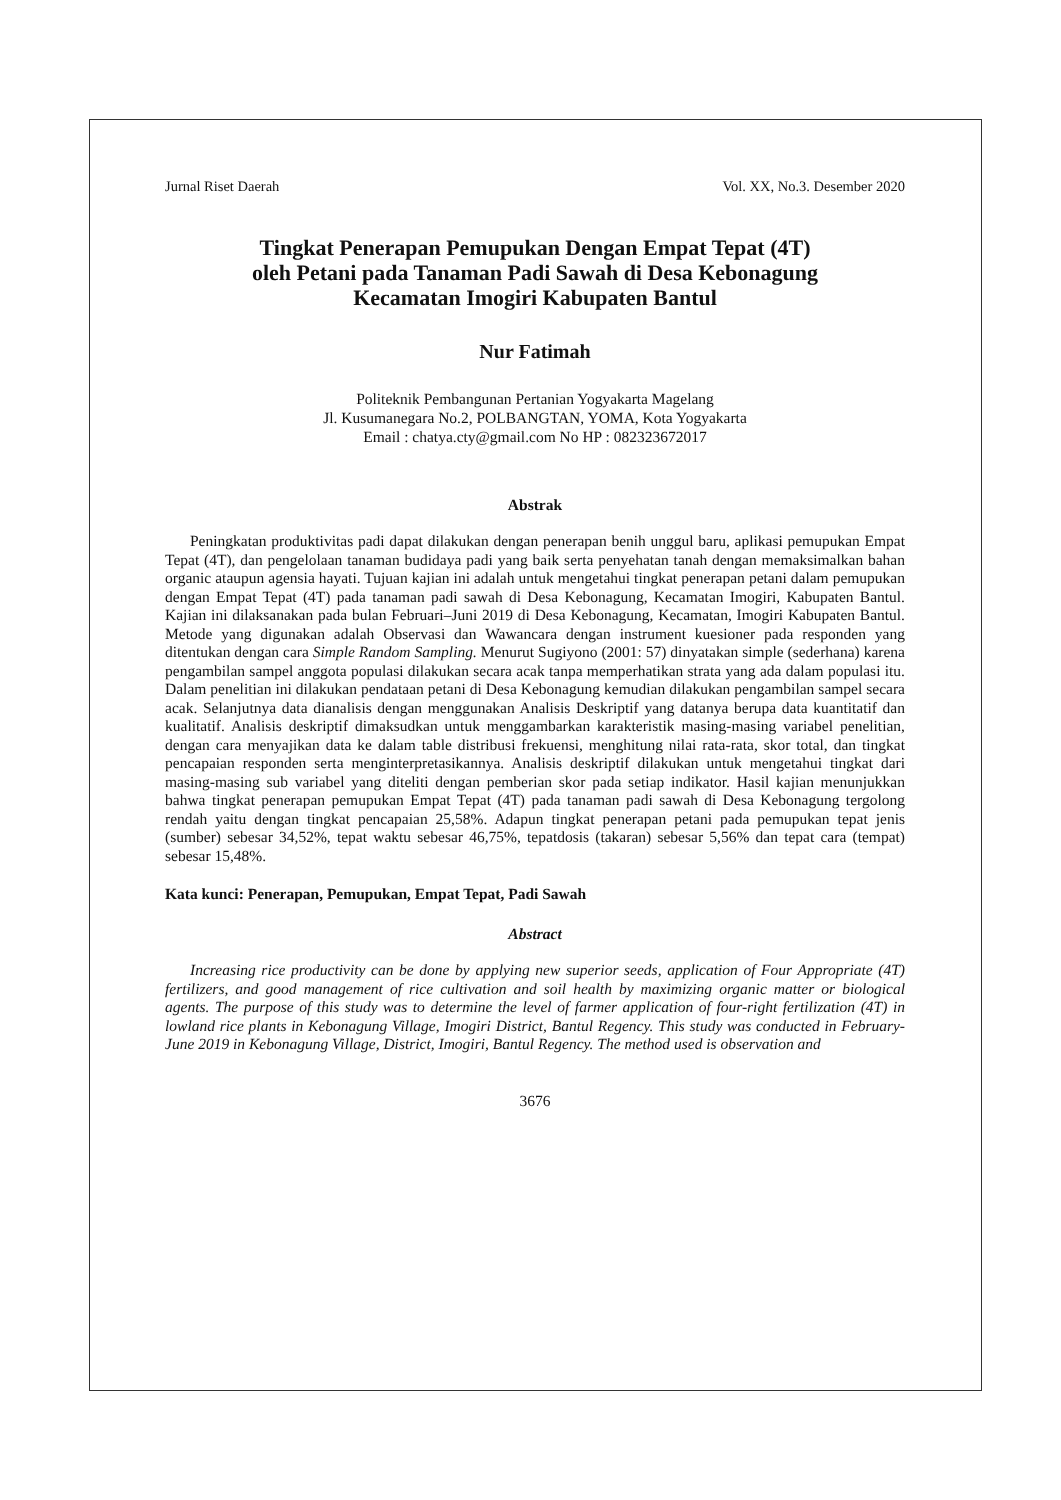Jurnal Riset Daerah Vol. XX, No.3. Desember 2020
Tingkat Penerapan Pemupukan Dengan Empat Tepat (4T)
oleh Petani pada Tanaman Padi Sawah di Desa Kebonagung
Kecamatan Imogiri Kabupaten Bantul
Nur Fatimah
Politeknik Pembangunan Pertanian Yogyakarta Magelang
Jl. Kusumanegara No.2, POLBANGTAN, YOMA, Kota Yogyakarta
Email : chatya.cty@gmail.com No HP : 082323672017
Abstrak
Peningkatan produktivitas padi dapat dilakukan dengan penerapan benih unggul baru, aplikasi pemupukan Empat Tepat (4T), dan pengelolaan tanaman budidaya padi yang baik serta penyehatan tanah dengan memaksimalkan bahan organic ataupun agensia hayati. Tujuan kajian ini adalah untuk mengetahui tingkat penerapan petani dalam pemupukan dengan Empat Tepat (4T) pada tanaman padi sawah di Desa Kebonagung, Kecamatan Imogiri, Kabupaten Bantul. Kajian ini dilaksanakan pada bulan Februari–Juni 2019 di Desa Kebonagung, Kecamatan, Imogiri Kabupaten Bantul. Metode yang digunakan adalah Observasi dan Wawancara dengan instrument kuesioner pada responden yang ditentukan dengan cara Simple Random Sampling. Menurut Sugiyono (2001: 57) dinyatakan simple (sederhana) karena pengambilan sampel anggota populasi dilakukan secara acak tanpa memperhatikan strata yang ada dalam populasi itu. Dalam penelitian ini dilakukan pendataan petani di Desa Kebonagung kemudian dilakukan pengambilan sampel secara acak. Selanjutnya data dianalisis dengan menggunakan Analisis Deskriptif yang datanya berupa data kuantitatif dan kualitatif. Analisis deskriptif dimaksudkan untuk menggambarkan karakteristik masing-masing variabel penelitian, dengan cara menyajikan data ke dalam table distribusi frekuensi, menghitung nilai rata-rata, skor total, dan tingkat pencapaian responden serta menginterpretasikannya. Analisis deskriptif dilakukan untuk mengetahui tingkat dari masing-masing sub variabel yang diteliti dengan pemberian skor pada setiap indikator. Hasil kajian menunjukkan bahwa tingkat penerapan pemupukan Empat Tepat (4T) pada tanaman padi sawah di Desa Kebonagung tergolong rendah yaitu dengan tingkat pencapaian 25,58%. Adapun tingkat penerapan petani pada pemupukan tepat jenis (sumber) sebesar 34,52%, tepat waktu sebesar 46,75%, tepatdosis (takaran) sebesar 5,56% dan tepat cara (tempat) sebesar 15,48%.
Kata kunci: Penerapan, Pemupukan, Empat Tepat, Padi Sawah
Abstract
Increasing rice productivity can be done by applying new superior seeds, application of Four Appropriate (4T) fertilizers, and good management of rice cultivation and soil health by maximizing organic matter or biological agents. The purpose of this study was to determine the level of farmer application of four-right fertilization (4T) in lowland rice plants in Kebonagung Village, Imogiri District, Bantul Regency. This study was conducted in February-June 2019 in Kebonagung Village, District, Imogiri, Bantul Regency. The method used is observation and
3676